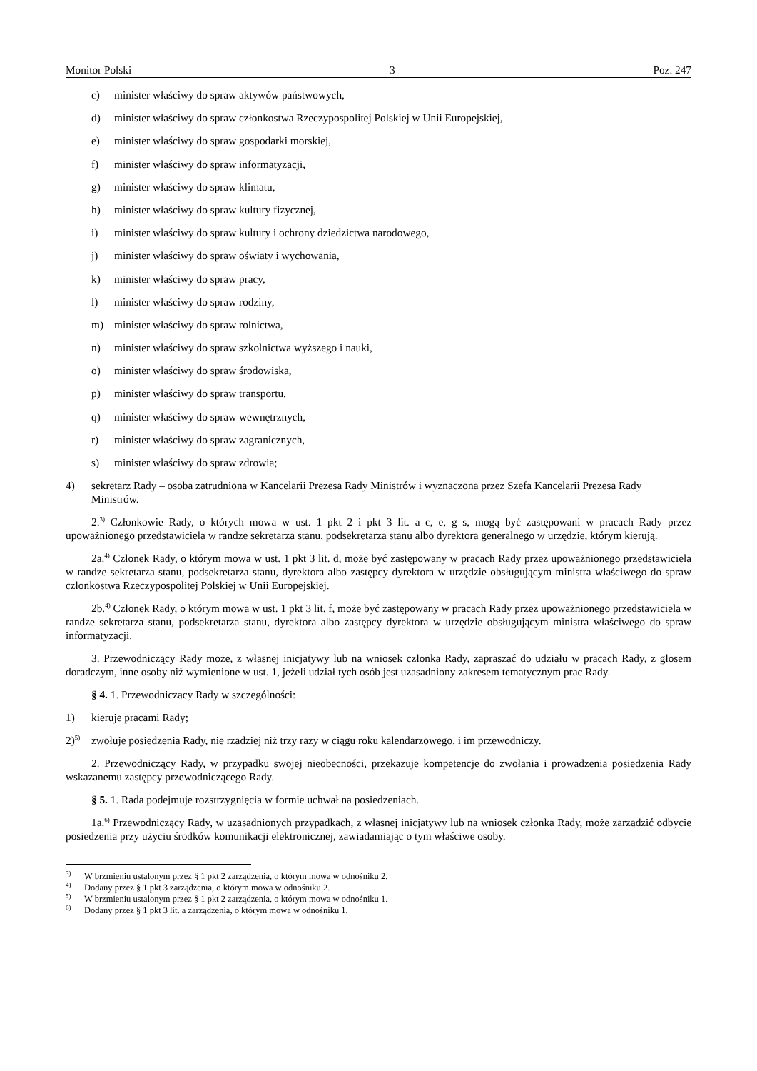Monitor Polski – 3 – Poz. 247
c) minister właściwy do spraw aktywów państwowych,
d) minister właściwy do spraw członkostwa Rzeczypospolitej Polskiej w Unii Europejskiej,
e) minister właściwy do spraw gospodarki morskiej,
f) minister właściwy do spraw informatyzacji,
g) minister właściwy do spraw klimatu,
h) minister właściwy do spraw kultury fizycznej,
i) minister właściwy do spraw kultury i ochrony dziedzictwa narodowego,
j) minister właściwy do spraw oświaty i wychowania,
k) minister właściwy do spraw pracy,
l) minister właściwy do spraw rodziny,
m) minister właściwy do spraw rolnictwa,
n) minister właściwy do spraw szkolnictwa wyższego i nauki,
o) minister właściwy do spraw środowiska,
p) minister właściwy do spraw transportu,
q) minister właściwy do spraw wewnętrznych,
r) minister właściwy do spraw zagranicznych,
s) minister właściwy do spraw zdrowia;
4) sekretarz Rady – osoba zatrudniona w Kancelarii Prezesa Rady Ministrów i wyznaczona przez Szefa Kancelarii Prezesa Rady Ministrów.
2.<sup>3)</sup> Członkowie Rady, o których mowa w ust. 1 pkt 2 i pkt 3 lit. a–c, e, g–s, mogą być zastępowani w pracach Rady przez upoważnionego przedstawiciela w randze sekretarza stanu, podsekretarza stanu albo dyrektora generalnego w urzędzie, którym kierują.
2a.<sup>4)</sup> Członek Rady, o którym mowa w ust. 1 pkt 3 lit. d, może być zastępowany w pracach Rady przez upoważnionego przedstawiciela w randze sekretarza stanu, podsekretarza stanu, dyrektora albo zastępcy dyrektora w urzędzie obsługującym ministra właściwego do spraw członkostwa Rzeczypospolitej Polskiej w Unii Europejskiej.
2b.<sup>4)</sup> Członek Rady, o którym mowa w ust. 1 pkt 3 lit. f, może być zastępowany w pracach Rady przez upoważnionego przedstawiciela w randze sekretarza stanu, podsekretarza stanu, dyrektora albo zastępcy dyrektora w urzędzie obsługującym ministra właściwego do spraw informatyzacji.
3. Przewodniczący Rady może, z własnej inicjatywy lub na wniosek członka Rady, zapraszać do udziału w pracach Rady, z głosem doradczym, inne osoby niż wymienione w ust. 1, jeżeli udział tych osób jest uzasadniony zakresem tematycznym prac Rady.
§ 4. 1. Przewodniczący Rady w szczególności:
1) kieruje pracami Rady;
2)<sup>5)</sup> zwołuje posiedzenia Rady, nie rzadziej niż trzy razy w ciągu roku kalendarzowego, i im przewodniczy.
2. Przewodniczący Rady, w przypadku swojej nieobecności, przekazuje kompetencje do zwołania i prowadzenia posiedzenia Rady wskazanemu zastępcy przewodniczącego Rady.
§ 5. 1. Rada podejmuje rozstrzygnięcia w formie uchwał na posiedzeniach.
1a.<sup>6)</sup> Przewodniczący Rady, w uzasadnionych przypadkach, z własnej inicjatywy lub na wniosek członka Rady, może zarządzić odbycie posiedzenia przy użyciu środków komunikacji elektronicznej, zawiadamiając o tym właściwe osoby.
<sup>3)</sup> W brzmieniu ustalonym przez § 1 pkt 2 zarządzenia, o którym mowa w odnośniku 2.
<sup>4)</sup> Dodany przez § 1 pkt 3 zarządzenia, o którym mowa w odnośniku 2.
<sup>5)</sup> W brzmieniu ustalonym przez § 1 pkt 2 zarządzenia, o którym mowa w odnośniku 1.
<sup>6)</sup> Dodany przez § 1 pkt 3 lit. a zarządzenia, o którym mowa w odnośniku 1.